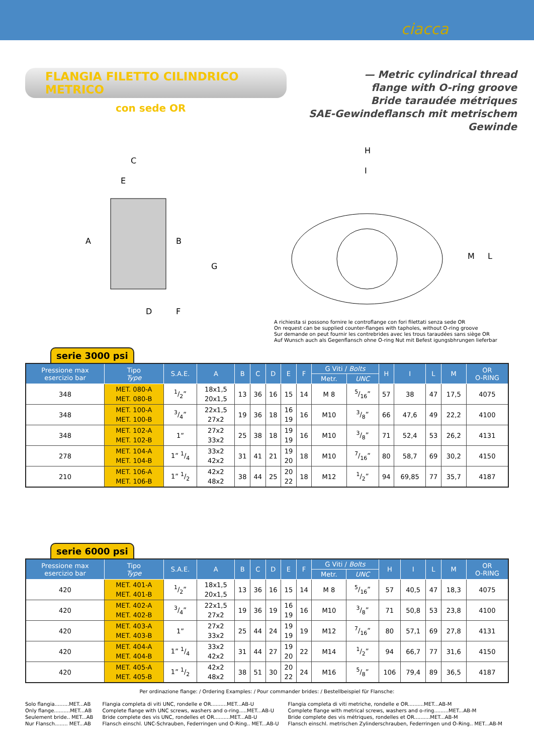ciacca
FLANGIA FILETTO CILINDRICO METRICO
con sede OR
— Metric cylindrical thread
flange with O-ring groove
Bride taraudée métriques
SAE-Gewindeflansch mit metrischem Gewinde
C
E
A
B
G
D
F
H
I
M
L
A richiesta si possono fornire le controflange con fori filettati senza sede OR
On request can be supplied counter-flanges with tapholes, without O-ring groove
Sur demande on peut fournir les contrebrides avec les trous taraudées sans siège OR
Auf Wunsch auch als Gegenflansch ohne O-ring Nut mit Befest igungsbhrungen lieferbar
serie 3000 psi
| Pressione max esercizio bar | Tipo Type | S.A.E. | A | B | C | D | E | F | G Viti / Bolts | | H | I | L | M | OR O-RING |
| --- | --- | --- | --- | --- | --- | --- | --- | --- | --- | --- | --- | --- | --- | --- | --- |
| | | | | | | | | | Metr. | UNC | | | | | |
| 348 | MET. 080-A MET. 080-B | 1/2” | 18x1,5 20x1,5 | 13 | 36 | 16 | 15 | 14 | M 8 | 5/16” | 57 | 38 | 47 | 17,5 | 4075 |
| 348 | MET. 100-A MET. 100-B | 3/4” | 22x1,5 27x2 | 19 | 36 | 18 | 16 19 | 16 | M10 | 3/8” | 66 | 47,6 | 49 | 22,2 | 4100 |
| 348 | MET. 102-A MET. 102-B | 1” | 27x2 33x2 | 25 | 38 | 18 | 19 19 | 16 | M10 | 3/8” | 71 | 52,4 | 53 | 26,2 | 4131 |
| 278 | MET. 104-A MET. 104-B | 1” 1/4 | 33x2 42x2 | 31 | 41 | 21 | 19 20 | 18 | M10 | 7/16” | 80 | 58,7 | 69 | 30,2 | 4150 |
| 210 | MET. 106-A MET. 106-B | 1” 1/2 | 42x2 48x2 | 38 | 44 | 25 | 20 22 | 18 | M12 | 1/2” | 94 | 69,85 | 77 | 35,7 | 4187 |
serie 6000 psi
| Pressione max esercizio bar | Tipo Type | S.A.E. | A | B | C | D | E | F | G Viti / Bolts | | H | I | L | M | OR O-RING |
| --- | --- | --- | --- | --- | --- | --- | --- | --- | --- | --- | --- | --- | --- | --- | --- |
| | | | | | | | | | Metr. | UNC | | | | | |
| 420 | MET. 401-A MET. 401-B | 1/2” | 18x1,5 20x1,5 | 13 | 36 | 16 | 15 | 14 | M 8 | 5/16” | 57 | 40,5 | 47 | 18,3 | 4075 |
| 420 | MET. 402-A MET. 402-B | 3/4” | 22x1,5 27x2 | 19 | 36 | 19 | 16 19 | 16 | M10 | 3/8” | 71 | 50,8 | 53 | 23,8 | 4100 |
| 420 | MET. 403-A MET. 403-B | 1” | 27x2 33x2 | 25 | 44 | 24 | 19 19 | 19 | M12 | 7/16” | 80 | 57,1 | 69 | 27,8 | 4131 |
| 420 | MET. 404-A MET. 404-B | 1” 1/4 | 33x2 42x2 | 31 | 44 | 27 | 19 20 | 22 | M14 | 1/2” | 94 | 66,7 | 77 | 31,6 | 4150 |
| 420 | MET. 405-A MET. 405-B | 1” 1/2 | 42x2 48x2 | 38 | 51 | 30 | 20 22 | 24 | M16 | 5/8” | 106 | 79,4 | 89 | 36,5 | 4187 |
Per ordinazione flange: / Ordering Examples: / Pour commander brides: / Bestellbeispiel für Flansche:
Solo flangia.........MET...AB
Only flange..........MET...AB
Seulement bride.. MET...AB
Nur Flansch........ MET...AB
Flangia completa di viti UNC, rondelle e OR..........MET...AB-U
Complete flange with UNC screws, washers and o-ring.....MET...AB-U
Bride complete des vis UNC, rondelles et OR..........MET...AB-U
Flansch einschl. UNC-Schrauben, Federringen und O-Ring.. MET...AB-U
Flangia completa di viti metriche, rondelle e OR..........MET...AB-M
Complete flange with metrical screws, washers and o-ring.........MET...AB-M
Bride complete des vis métriques, rondelles et OR..........MET...AB-M
Flansch einschl. metrischen Zylinderschrauben, Federringen und O-Ring.. MET...AB-M